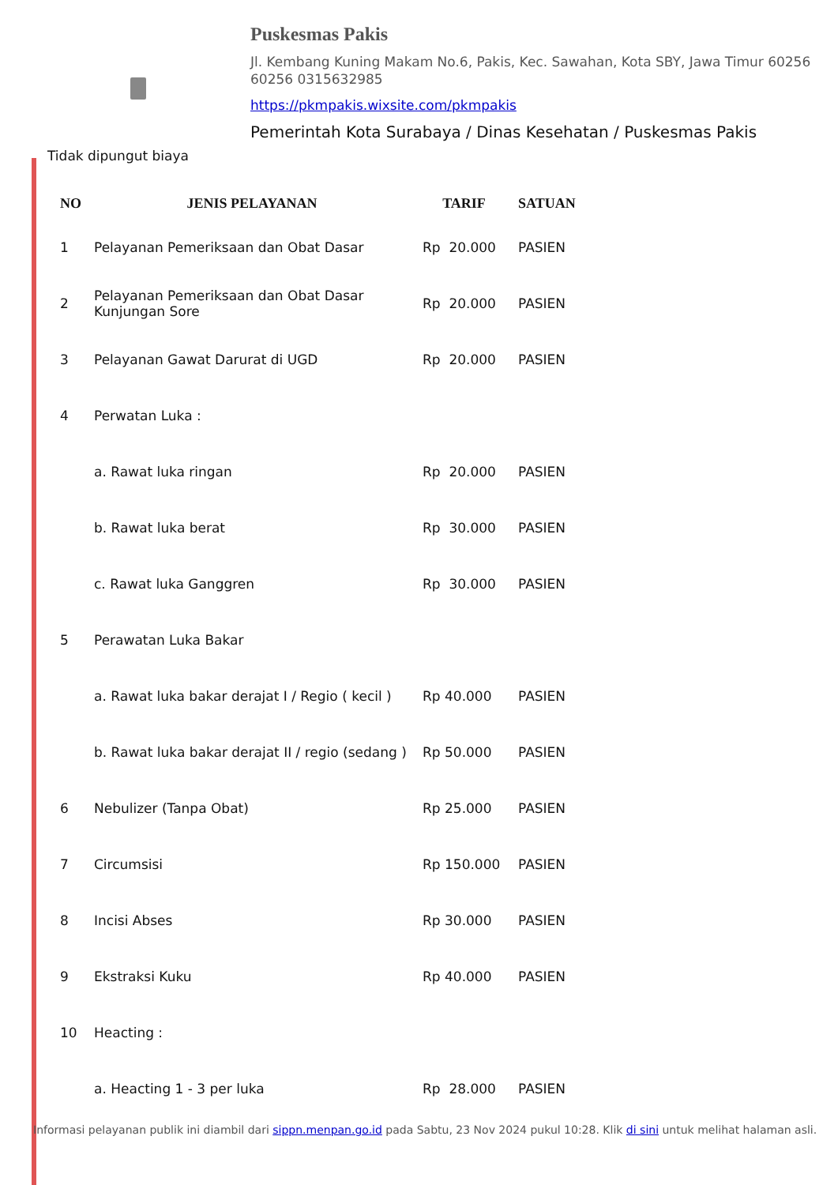Puskesmas Pakis
Jl. Kembang Kuning Makam No.6, Pakis, Kec. Sawahan, Kota SBY, Jawa Timur 60256 60256 0315632985
https://pkmpakis.wixsite.com/pkmpakis
Pemerintah Kota Surabaya / Dinas Kesehatan / Puskesmas Pakis
Tidak dipungut biaya
| NO | JENIS PELAYANAN | TARIF | SATUAN |
| --- | --- | --- | --- |
| 1 | Pelayanan Pemeriksaan dan Obat Dasar | Rp 20.000 | PASIEN |
| 2 | Pelayanan Pemeriksaan dan Obat Dasar Kunjungan Sore | Rp 20.000 | PASIEN |
| 3 | Pelayanan Gawat Darurat di UGD | Rp 20.000 | PASIEN |
| 4 | Perwatan Luka : | | |
| | a. Rawat luka ringan | Rp 20.000 | PASIEN |
| | b. Rawat luka berat | Rp 30.000 | PASIEN |
| | c. Rawat luka Ganggren | Rp 30.000 | PASIEN |
| 5 | Perawatan Luka Bakar | | |
| | a. Rawat luka bakar derajat I / Regio ( kecil ) | Rp 40.000 | PASIEN |
| | b. Rawat luka bakar derajat II / regio (sedang ) | Rp 50.000 | PASIEN |
| 6 | Nebulizer (Tanpa Obat) | Rp 25.000 | PASIEN |
| 7 | Circumsisi | Rp 150.000 | PASIEN |
| 8 | Incisi Abses | Rp 30.000 | PASIEN |
| 9 | Ekstraksi Kuku | Rp 40.000 | PASIEN |
| 10 | Heacting : | | |
| | a. Heacting 1 - 3 per luka | Rp 28.000 | PASIEN |
Informasi pelayanan publik ini diambil dari sippn.menpan.go.id pada Sabtu, 23 Nov 2024 pukul 10:28. Klik di sini untuk melihat halaman asli.